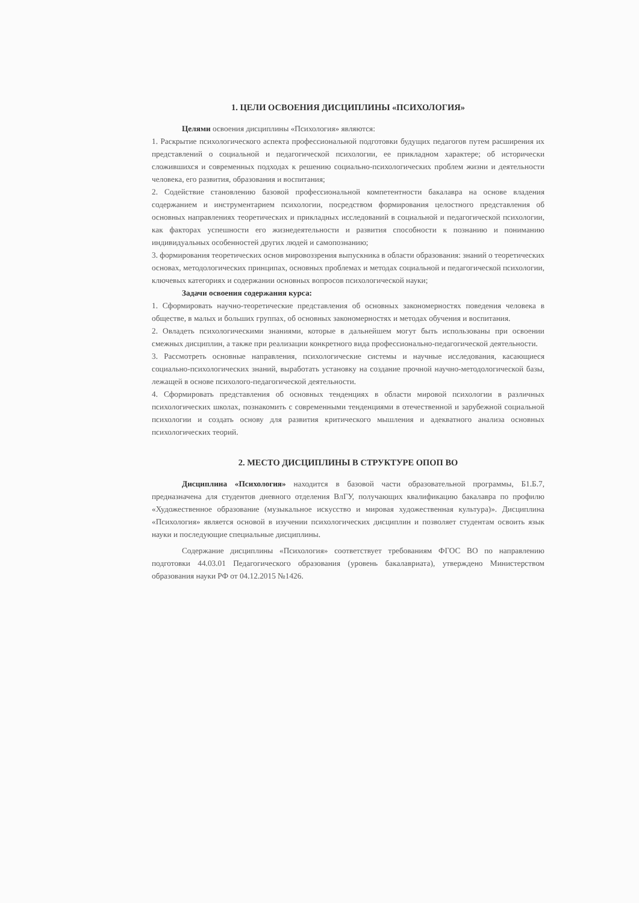1. ЦЕЛИ ОСВОЕНИЯ ДИСЦИПЛИНЫ «ПСИХОЛОГИЯ»
Целями освоения дисциплины «Психология» являются:
1. Раскрытие психологического аспекта профессиональной подготовки будущих педагогов путем расширения их представлений о социальной и педагогической психологии, ее прикладном характере; об исторически сложившихся и современных подходах к решению социально-психологических проблем жизни и деятельности человека, его развития, образования и воспитания;
2. Содействие становлению базовой профессиональной компетентности бакалавра на основе владения содержанием и инструментарием психологии, посредством формирования целостного представления об основных направлениях теоретических и прикладных исследований в социальной и педагогической психологии, как факторах успешности его жизнедеятельности и развития способности к познанию и пониманию индивидуальных особенностей других людей и самопознанию;
3. формирования теоретических основ мировоззрения выпускника в области образования: знаний о теоретических основах, методологических принципах, основных проблемах и методах социальной и педагогической психологии, ключевых категориях и содержании основных вопросов психологической науки;
Задачи освоения содержания курса:
1. Сформировать научно-теоретические представления об основных закономерностях поведения человека в обществе, в малых и больших группах, об основных закономерностях и методах обучения и воспитания.
2. Овладеть психологическими знаниями, которые в дальнейшем могут быть использованы при освоении смежных дисциплин, а также при реализации конкретного вида профессионально-педагогической деятельности.
3. Рассмотреть основные направления, психологические системы и научные исследования, касающиеся социально-психологических знаний, выработать установку на создание прочной научно-методологической базы, лежащей в основе психолого-педагогической деятельности.
4. Сформировать представления об основных тенденциях в области мировой психологии в различных психологических школах, познакомить с современными тенденциями в отечественной и зарубежной социальной психологии и создать основу для развития критического мышления и адекватного анализа основных психологических теорий.
2. МЕСТО ДИСЦИПЛИНЫ В СТРУКТУРЕ ОПОП ВО
Дисциплина «Психология» находится в базовой части образовательной программы, Б1.Б.7, предназначена для студентов дневного отделения ВлГУ, получающих квалификацию бакалавра по профилю «Художественное образование (музыкальное искусство и мировая художественная культура)». Дисциплина «Психология» является основой в изучении психологических дисциплин и позволяет студентам освоить язык науки и последующие специальные дисциплины.
Содержание дисциплины «Психология» соответствует требованиям ФГОС ВО по направлению подготовки 44.03.01 Педагогического образования (уровень бакалавриата), утверждено Министерством образования науки РФ от 04.12.2015 №1426.